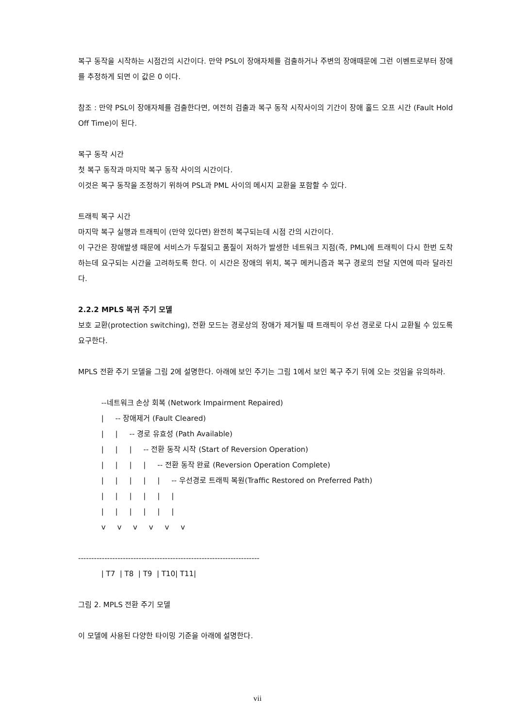복구 동작을 시작하는 시점간의 시간이다. 만약 PSL이 장애자체를 검출하거나 주변의 장애때문에 그런 이벤트로부터 장애를 추정하게 되면 이 값은 0 이다.
참조 : 만약 PSL이 장애자체를 검출한다면, 여전히 검출과 복구 동작 시작사이의 기간이 장애 홀드 오프 시간 (Fault Hold Off Time)이 된다.
복구 동작 시간
첫 복구 동작과 마지막 복구 동작 사이의 시간이다.
이것은 복구 동작을 조정하기 위하여 PSL과 PML 사이의 메시지 교환을 포함할 수 있다.
트래픽 복구 시간
마지막 복구 실행과 트래픽이 (만약 있다면) 완전히 복구되는데 시점 간의 시간이다.
이 구간은 장애발생 때문에 서비스가 두절되고 품질이 저하가 발생한 네트워크 지점(즉, PML)에 트래픽이 다시 한번 도착하는데 요구되는 시간을 고려하도록 한다. 이 시간은 장애의 위치, 복구 메커니즘과 복구 경로의 전달 지연에 따라 달라진다.
2.2.2 MPLS 복귀 주기 모델
보호 교환(protection switching), 전환 모드는 경로상의 장애가 제거될 때 트래픽이 우선 경로로 다시 교환될 수 있도록 요구한다.
MPLS 전환 주기 모델을 그림 2에 설명한다. 아래에 보인 주기는 그림 1에서 보인 복구 주기 뒤에 오는 것임을 유의하라.
          --네트워크 손상 회복 (Network Impairment Repaired)
          |     -- 장애제거 (Fault Cleared)
          |     |     -- 경로 유효성 (Path Available)
          |     |     |     -- 전환 동작 시작 (Start of Reversion Operation)
          |     |     |     |     -- 전환 동작 완료 (Reversion Operation Complete)
          |     |     |     |     |     -- 우선경로 트래픽 복원(Traffic Restored on Preferred Path)
          |     |     |     |     |     |
          |     |     |     |     |     |
          v     v     v     v     v     v

---------------------------------------------------------------------
          | T7  | T8  | T9  | T10| T11|
그림 2. MPLS 전환 주기 모델
이 모델에 사용된 다양한 타이밍 기준을 아래에 설명한다.
vii